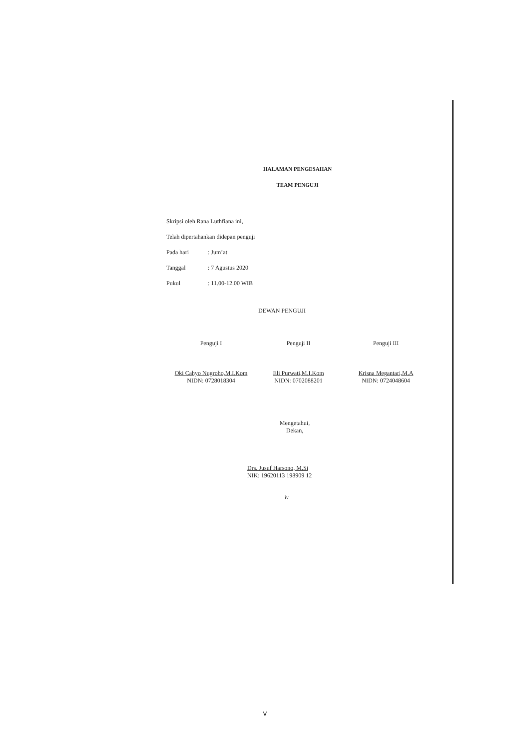HALAMAN PENGESAHAN
TEAM PENGUJI
Skripsi oleh Rana Luthfiana ini,
Telah dipertahankan didepan penguji
Pada hari: Jum’at
Tanggal: 7 Agustus 2020
Pukul: 11.00-12.00 WIB
DEWAN PENGUJI
Penguji I
Oki Cahyo Nugroho,M.I.Kom
NIDN: 0728018304
Penguji II
Eli Purwati,M.I.Kom
NIDN: 0702088201
Penguji III
Krisna Megantari,M.A
NIDN: 0724048604
Mengetahui,
Dekan,
Drs. Jusuf Harsono, M.Si
NIK: 19620113 198909 12
iv
v